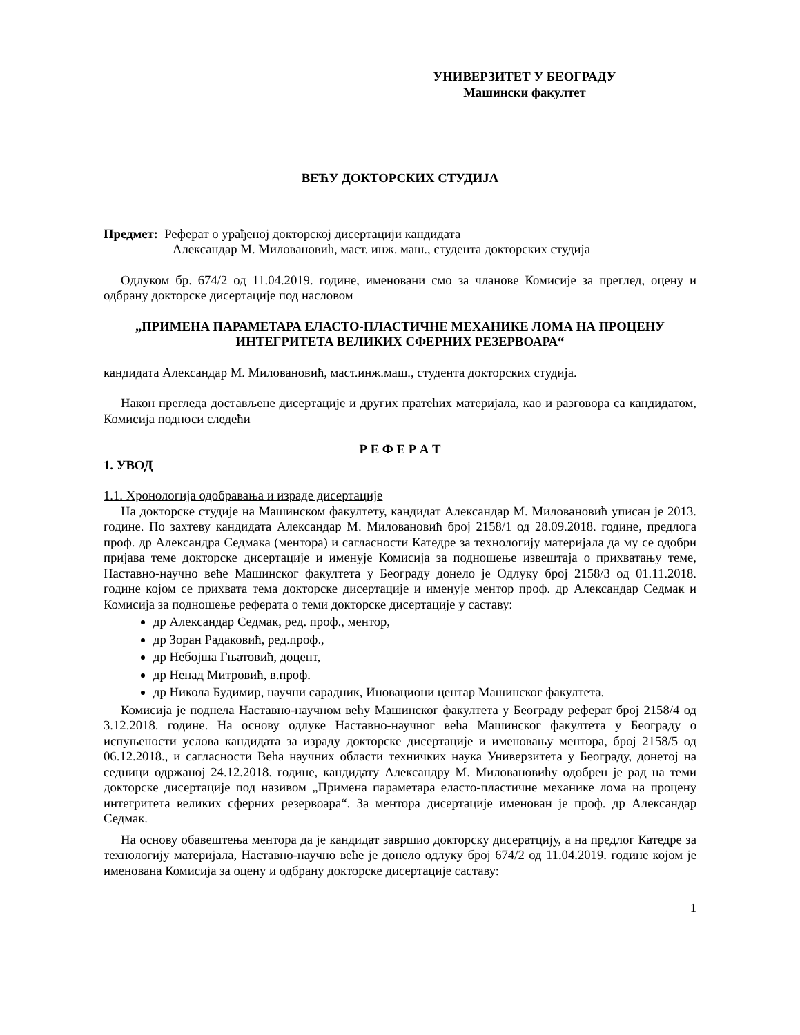УНИВЕРЗИТЕТ У БЕОГРАДУ
Машински факултет
ВЕЋУ ДОКТОРСКИХ СТУДИЈА
Предмет: Реферат о урађеној докторској дисертацији кандидата
Александар М. Миловановић, маст. инж. маш., студента докторских студија
Одлуком бр. 674/2 од 11.04.2019. године, именовани смо за чланове Комисије за преглед, оцену и одбрану докторске дисертације под насловом
„ПРИМЕНА ПАРАМЕТАРА ЕЛАСТО-ПЛАСТИЧНЕ МЕХАНИКЕ ЛОМА НА ПРОЦЕНУ ИНТЕГРИТЕТА ВЕЛИКИХ СФЕРНИХ РЕЗЕРВОАРА“
кандидата Александар М. Миловановић, маст.инж.маш., студента докторских студија.
Након прегледа достављене дисертације и других пратећих материјала, као и разговора са кандидатом, Комисија подноси следећи
Р Е Ф Е Р А Т
1. УВОД
1.1. Хронологија одобравања и израде дисертације
На докторске студије на Машинском факултету, кандидат Александар М. Миловановић уписан је 2013. године. По захтеву кандидата Александар М. Миловановић број 2158/1 од 28.09.2018. године, предлога проф. др Александра Седмака (ментора) и сагласности Катедре за технологију материјала да му се одобри пријава теме докторске дисертације и именује Комисија за подношење извештаја о прихватању теме, Наставно-научно веће Машинског факултета у Београду донело је Одлуку број 2158/3 од 01.11.2018. године којом се прихвата тема докторске дисертације и именује ментор проф. др Александар Седмак и Комисија за подношење реферата о теми докторске дисертације у саставу:
др Александар Седмак, ред. проф., ментор,
др Зоран Радаковић, ред.проф.,
др Небојша Гњатовић, доцент,
др Ненад Митровић, в.проф.
др Никола Будимир, научни сарадник, Иновациони центар Машинског факултета.
Комисија је поднела Наставно-научном већу Машинског факултета у Београду реферат број 2158/4 од 3.12.2018. године. На основу одлуке Наставно-научног већа Машинског факултета у Београду о испуњености услова кандидата за израду докторске дисертације и именовању ментора, број 2158/5 од 06.12.2018., и сагласности Већа научних области техничких наука Универзитета у Београду, донетој на седници одржаној 24.12.2018. године, кандидату Александру М. Миловановићу одобрен је рад на теми докторске дисертације под називом „Примена параметара еласто-пластичне механике лома на процену интегритета великих сферних резервоара“. За ментора дисертације именован је проф. др Александар Седмак.
На основу обавештења ментора да је кандидат завршио докторску дисератцију, а на предлог Катедре за технологију материјала, Наставно-научно веће је донело одлуку број 674/2 од 11.04.2019. године којом је именована Комисија за оцену и одбрану докторске дисертације саставу:
1